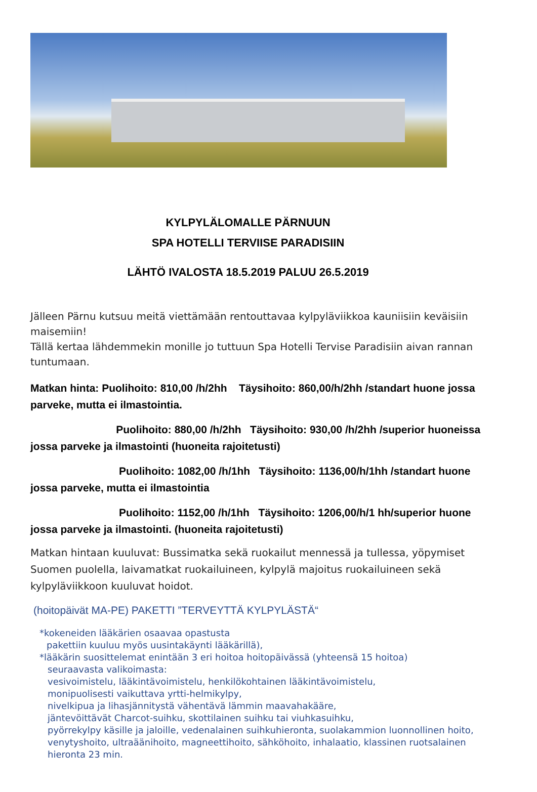KYLPYLÄLOMALLE PÄRNUUN
SPA HOTELLI TERVIISE PARADISIIN
LÄHTÖ IVALOSTA 18.5.2019 PALUU 26.5.2019
Jälleen Pärnu kutsuu meitä viettämään rentouttavaa kylpyläviikkoa kauniisiin keväisiin maisemiin!
Tällä kertaa lähdemmekin monille jo tuttuun Spa Hotelli Tervise Paradisiin aivan rannan tuntumaan.
Matkan hinta: Puolihoito: 810,00 /h/2hh Täysihoito: 860,00/h/2hh /standart huone jossa parveke, mutta ei ilmastointia.
Puolihoito: 880,00 /h/2hh Täysihoito: 930,00 /h/2hh /superior huoneissa jossa parveke ja ilmastointi (huoneita rajoitetusti)
Puolihoito: 1082,00 /h/1hh Täysihoito: 1136,00/h/1hh /standart huone jossa parveke, mutta ei ilmastointia
Puolihoito: 1152,00 /h/1hh Täysihoito: 1206,00/h/1 hh/superior huone jossa parveke ja ilmastointi. (huoneita rajoitetusti)
Matkan hintaan kuuluvat: Bussimatka sekä ruokailut mennessä ja tullessa, yöpymiset Suomen puolella, laivamatkat ruokailuineen, kylpylä majoitus ruokailuineen sekä kylpyläviikkoon kuuluvat hoidot.
(hoitopäivät MA-PE) PAKETTI ”TERVEYTTÄ KYLPYLÄSTÄ“
*kokeneiden lääkärien osaavaa opastusta
pakettiin kuuluu myös uusintakäynti lääkärillä),
*lääkärin suosittelemat enintään 3 eri hoitoa hoitopäivässä (yhteensä 15 hoitoa)
seuraavasta valikoimasta:
vesivoimistelu, lääkintävoimistelu, henkilökohtainen lääkintävoimistelu,
monipuolisesti vaikuttava yrtti-helmikylpy,
nivelkipua ja lihasjännitystä vähentävä lämmin maavahakääre,
jäntevöittävät Charcot-suihku, skottilainen suihku tai viuhkasuihku,
pyörrekylpy käsille ja jaloille, vedenalainen suihkuhieronta, suolakammion luonnollinen hoito,
venytyshoito, ultraäänihoito, magneettihoito, sähköhoito, inhalaatio, klassinen ruotsalainen
hieronta 23 min.